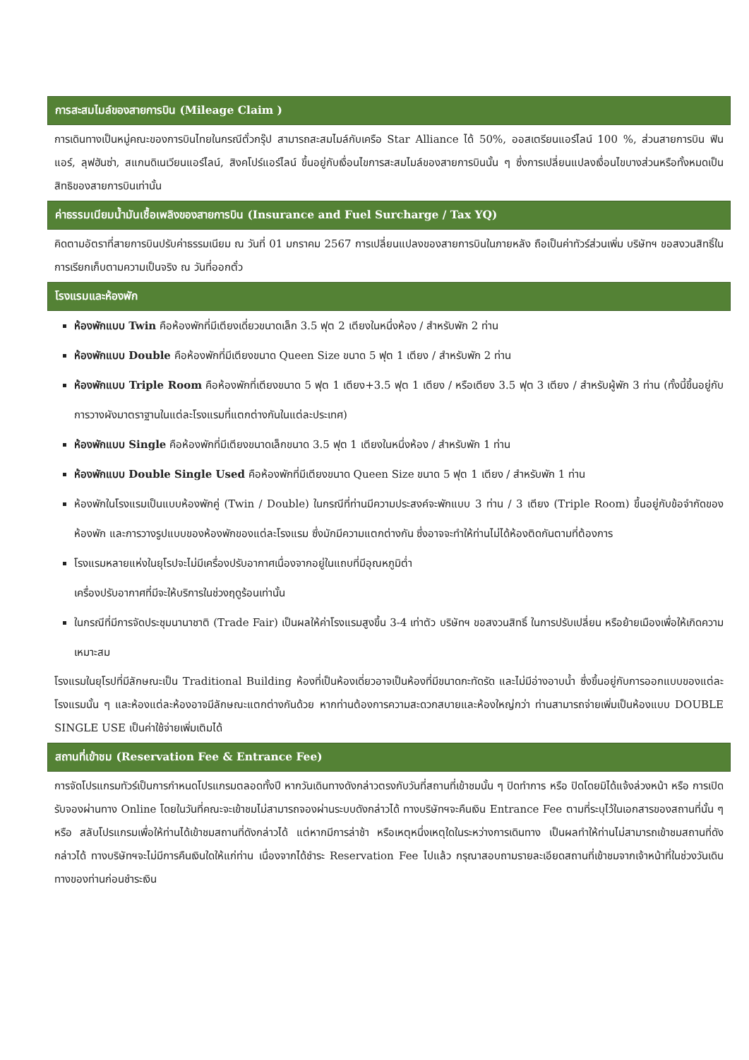การสะสมไมล์ของสายการบิน (Mileage Claim )
การเดินทางเป็นหมู่คณะของการบินไทยในกรณีตั๋วกรุ๊ป สามารถสะสมไมล์กับเครือ Star Alliance ได้ 50%, ออสเตรียนแอร์ไลน์ 100 %, ส่วนสายการบิน ฟินแอร์, ลุฟฮันซ่า, สแกนดิเนเวียนแอร์ไลน์, สิงคโปร์แอร์ไลน์ ขึ้นอยู่กับเงื่อนไขการสะสมไมล์ของสายการบินนั้น ๆ ซึ่งการเปลี่ยนแปลงเงื่อนไขบางส่วนหรือทั้งหมดเป็นสิทธิของสายการบินเท่านั้น
ค่าธรรมเนียมน้ำมันเชื้อเพลิงของสายการบิน (Insurance and Fuel Surcharge / Tax YQ)
คิดตามอัตราที่สายการบินปรับค่าธรรมเนียม ณ วันที่ 01 มกราคม 2567 การเปลี่ยนแปลงของสายการบินในภายหลัง ถือเป็นค่าทัวร์ส่วนเพิ่ม บริษัทฯ ขอสงวนสิทธิ์ในการเรียกเก็บตามความเป็นจริง ณ วันที่ออกตั๋ว
โรงแรมและห้องพัก
ห้องพักแบบ Twin คือห้องพักที่มีเตียงเดี่ยวขนาดเล็ก 3.5 ฟุต 2 เตียงในหนึ่งห้อง / สำหรับพัก 2 ท่าน
ห้องพักแบบ Double คือห้องพักที่มีเตียงขนาด Queen Size ขนาด 5 ฟุต 1 เตียง / สำหรับพัก 2 ท่าน
ห้องพักแบบ Triple Room คือห้องพักที่เตียงขนาด 5 ฟุต 1 เตียง+3.5 ฟุต 1 เตียง / หรือเตียง 3.5 ฟุต 3 เตียง / สำหรับผู้พัก 3 ท่าน (ทั้งนี้ขึ้นอยู่กับการวางผังมาตราฐานในแต่ละโรงแรมที่แตกต่างกันในแต่ละประเทศ)
ห้องพักแบบ Single คือห้องพักที่มีเตียงขนาดเล็กขนาด 3.5 ฟุต 1 เตียงในหนึ่งห้อง / สำหรับพัก 1 ท่าน
ห้องพักแบบ Double Single Used คือห้องพักที่มีเตียงขนาด Queen Size ขนาด 5 ฟุต 1 เตียง / สำหรับพัก 1 ท่าน
ห้องพักในโรงแรมเป็นแบบห้องพักคู่ (Twin / Double) ในกรณีที่ท่านมีความประสงค์จะพักแบบ 3 ท่าน / 3 เตียง (Triple Room) ขึ้นอยู่กับข้อจำกัดของห้องพัก และการวางรูปแบบของห้องพักของแต่ละโรงแรม ซึ่งมักมีความแตกต่างกัน ซึ่งอาจจะทำให้ท่านไม่ได้ห้องติดกันตามที่ต้องการ
โรงแรมหลายแห่งในยุโรปจะไม่มีเครื่องปรับอากาศเนื่องจากอยู่ในแถบที่มีอุณหภูมิต่ำ
เครื่องปรับอากาศที่มีจะให้บริการในช่วงฤดูร้อนเท่านั้น
ในกรณีที่มีการจัดประชุมนานาชาติ (Trade Fair) เป็นผลให้ค่าโรงแรมสูงขึ้น 3-4 เท่าตัว บริษัทฯ ขอสงวนสิทธิ์ ในการปรับเปลี่ยน หรือย้ายเมืองเพื่อให้เกิดความเหมาะสม
โรงแรมในยุโรปที่มีลักษณะเป็น Traditional Building ห้องที่เป็นห้องเดี่ยวอาจเป็นห้องที่มีขนาดกะทัดรัด และไม่มีอ่างอาบน้ำ ซึ่งขึ้นอยู่กับการออกแบบของแต่ละโรงแรมนั้น ๆ และห้องแต่ละห้องอาจมีลักษณะแตกต่างกันด้วย หากท่านต้องการความสะดวกสบายและห้องใหญ่กว่า ท่านสามารถจ่ายเพิ่มเป็นห้องแบบ DOUBLE SINGLE USE เป็นค่าใช้จ่ายเพิ่มเติมได้
สถานที่เข้าชม (Reservation Fee & Entrance Fee)
การจัดโปรแกรมทัวร์เป็นการกำหนดโปรแกรมตลอดทั้งปี หากวันเดินทางดังกล่าวตรงกับวันที่สถานที่เข้าชมนั้น ๆ ปิดทำการ หรือ ปิดโดยมิได้แจ้งล่วงหน้า หรือ การเปิดรับจองผ่านทาง Online โดยในวันที่คณะจะเข้าชมไม่สามารถจองผ่านระบบดังกล่าวได้ ทางบริษัทฯจะคืนเงิน Entrance Fee ตามที่ระบุไว้ในเอกสารของสถานที่นั้น ๆ หรือ สลับโปรแกรมเพื่อให้ท่านได้เข้าชมสถานที่ดังกล่าวได้ แต่หากมีการล่าช้า หรือเหตุหนึ่งเหตุใดในระหว่างการเดินทาง เป็นผลทำให้ท่านไม่สามารถเข้าชมสถานที่ดังกล่าวได้ ทางบริษัทฯจะไม่มีการคืนเงินใดให้แก่ท่าน เนื่องจากได้ชำระ Reservation Fee ไปแล้ว กรุณาสอบถามรายละเอียดสถานที่เข้าชมจากเจ้าหน้าที่ในช่วงวันเดินทางของท่านก่อนชำระเงิน